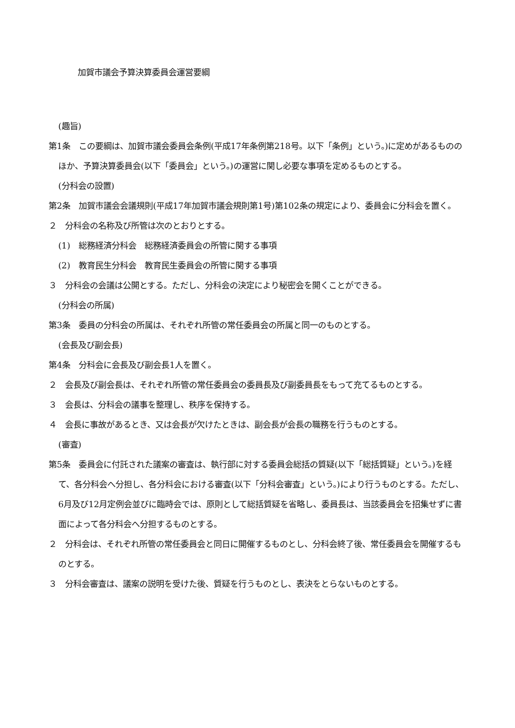加賀市議会予算決算委員会運営要綱
(趣旨)
第1条　この要綱は、加賀市議会委員会条例(平成17年条例第218号。以下「条例」という。)に定めがあるもののほか、予算決算委員会(以下「委員会」という。)の運営に関し必要な事項を定めるものとする。
(分科会の設置)
第2条　加賀市議会会議規則(平成17年加賀市議会規則第1号)第102条の規定により、委員会に分科会を置く。
２　分科会の名称及び所管は次のとおりとする。
(1)　総務経済分科会　総務経済委員会の所管に関する事項
(2)　教育民生分科会　教育民生委員会の所管に関する事項
３　分科会の会議は公開とする。ただし、分科会の決定により秘密会を開くことができる。
(分科会の所属)
第3条　委員の分科会の所属は、それぞれ所管の常任委員会の所属と同一のものとする。
(会長及び副会長)
第4条　分科会に会長及び副会長1人を置く。
２　会長及び副会長は、それぞれ所管の常任委員会の委員長及び副委員長をもって充てるものとする。
３　会長は、分科会の議事を整理し、秩序を保持する。
４　会長に事故があるとき、又は会長が欠けたときは、副会長が会長の職務を行うものとする。
(審査)
第5条　委員会に付託された議案の審査は、執行部に対する委員会総括の質疑(以下「総括質疑」という。)を経て、各分科会へ分担し、各分科会における審査(以下「分科会審査」という。)により行うものとする。ただし、6月及び12月定例会並びに臨時会では、原則として総括質疑を省略し、委員長は、当該委員会を招集せずに書面によって各分科会へ分担するものとする。
２　分科会は、それぞれ所管の常任委員会と同日に開催するものとし、分科会終了後、常任委員会を開催するものとする。
３　分科会審査は、議案の説明を受けた後、質疑を行うものとし、表決をとらないものとする。